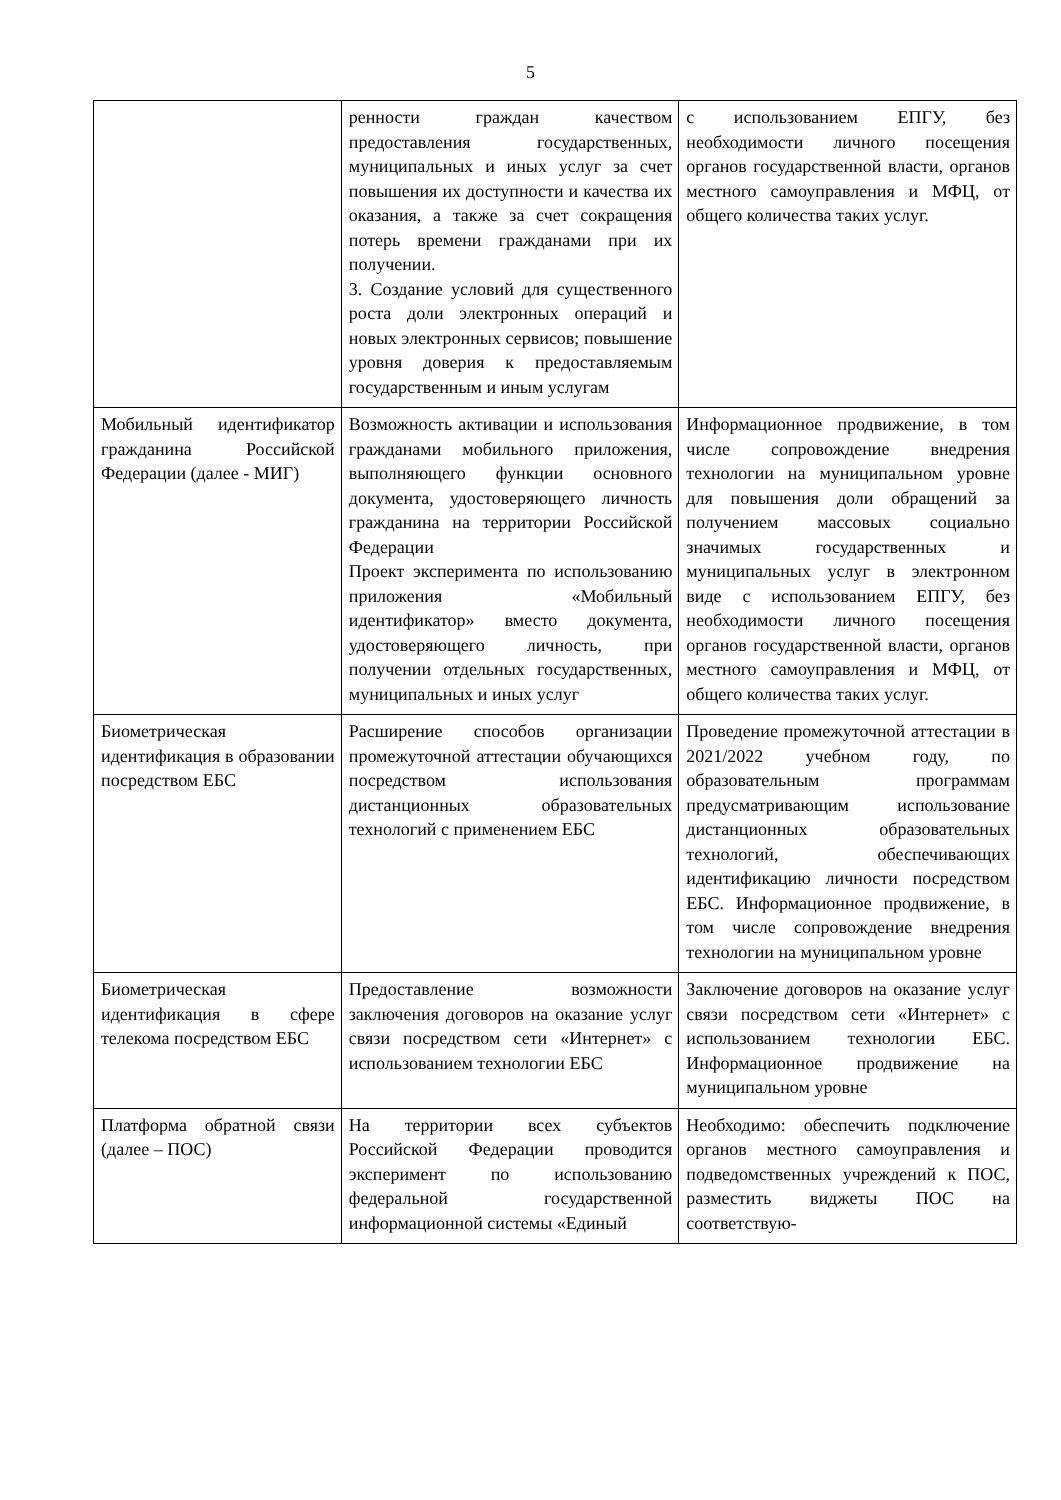5
| | ренности граждан качеством предоставления государственных, муниципальных и иных услуг за счет повышения их доступности и качества их оказания, а также за счет сокращения потерь времени гражданами при их получении. 3. Создание условий для существенного роста доли электронных операций и новых электронных сервисов; повышение уровня доверия к предоставляемым государственным и иным услугам | с использованием ЕПГУ, без необходимости личного посещения органов государственной власти, органов местного самоуправления и МФЦ, от общего количества таких услуг. |
| Мобильный идентификатор гражданина Российской Федерации (далее - МИГ) | Возможность активации и использования гражданами мобильного приложения, выполняющего функции основного документа, удостоверяющего личность гражданина на территории Российской Федерации Проект эксперимента по использованию приложения «Мобильный идентификатор» вместо документа, удостоверяющего личность, при получении отдельных государственных, муниципальных и иных услуг | Информационное продвижение, в том числе сопровождение внедрения технологии на муниципальном уровне для повышения доли обращений за получением массовых социально значимых государственных и муниципальных услуг в электронном виде с использованием ЕПГУ, без необходимости личного посещения органов государственной власти, органов местного самоуправления и МФЦ, от общего количества таких услуг. |
| Биометрическая идентификация в образовании посредством ЕБС | Расширение способов организации промежуточной аттестации обучающихся посредством использования дистанционных образовательных технологий с применением ЕБС | Проведение промежуточной аттестации в 2021/2022 учебном году, по образовательным программам предусматривающим использование дистанционных образовательных технологий, обеспечивающих идентификацию личности посредством ЕБС. Информационное продвижение, в том числе сопровождение внедрения технологии на муниципальном уровне |
| Биометрическая идентификация в сфере телекома посредством ЕБС | Предоставление возможности заключения договоров на оказание услуг связи посредством сети «Интернет» с использованием технологии ЕБС | Заключение договоров на оказание услуг связи посредством сети «Интернет» с использованием технологии ЕБС. Информационное продвижение на муниципальном уровне |
| Платформа обратной связи (далее – ПОС) | На территории всех субъектов Российской Федерации проводится эксперимент по использованию федеральной государственной информационной системы «Единый | Необходимо: обеспечить подключение органов местного самоуправления и подведомственных учреждений к ПОС, разместить виджеты ПОС на соответствую- |